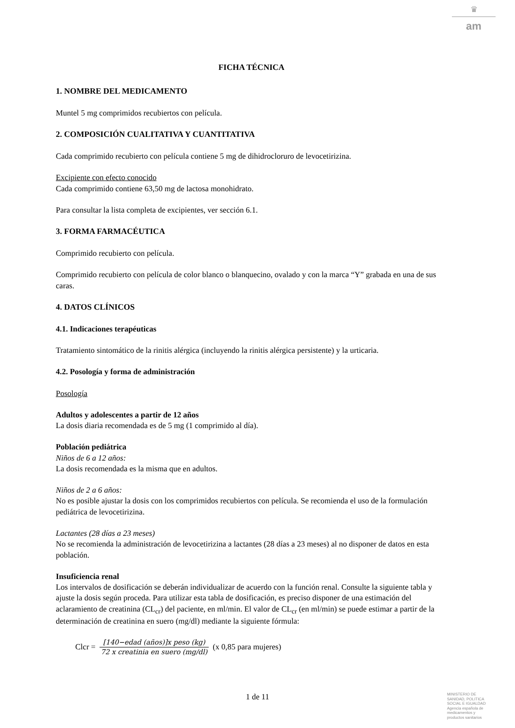♛
am
FICHA TÉCNICA
1. NOMBRE DEL MEDICAMENTO
Muntel 5 mg comprimidos recubiertos con película.
2. COMPOSICIÓN CUALITATIVA Y CUANTITATIVA
Cada comprimido recubierto con película contiene 5 mg de dihidrocloruro de levocetirizina.
Excipiente con efecto conocido
Cada comprimido contiene 63,50 mg de lactosa monohidrato.
Para consultar la lista completa de excipientes, ver sección 6.1.
3. FORMA FARMACÉUTICA
Comprimido recubierto con película.
Comprimido recubierto con película de color blanco o blanquecino, ovalado y con la marca “Y” grabada en una de sus caras.
4. DATOS CLÍNICOS
4.1. Indicaciones terapéuticas
Tratamiento sintomático de la rinitis alérgica (incluyendo la rinitis alérgica persistente) y la urticaria.
4.2. Posología y forma de administración
Posología
Adultos y adolescentes a partir de 12 años
La dosis diaria recomendada es de 5 mg (1 comprimido al día).
Población pediátrica
Niños de 6 a 12 años:
La dosis recomendada es la misma que en adultos.
Niños de 2 a 6 años:
No es posible ajustar la dosis con los comprimidos recubiertos con película. Se recomienda el uso de la formulación pediátrica de levocetirizina.
Lactantes (28 días a 23 meses)
No se recomienda la administración de levocetirizina a lactantes (28 días a 23 meses) al no disponer de datos en esta población.
Insuficiencia renal
Los intervalos de dosificación se deberán individualizar de acuerdo con la función renal. Consulte la siguiente tabla y ajuste la dosis según proceda. Para utilizar esta tabla de dosificación, es preciso disponer de una estimación del aclaramiento de creatinina (CL<sub>cr</sub>) del paciente, en ml/min. El valor de CL<sub>cr</sub> (en ml/min) se puede estimar a partir de la determinación de creatinina en suero (mg/dl) mediante la siguiente fórmula:
Clcr = [140−edad (años)]x peso (kg) 72 x creatinia en suero (mg/dl) (x 0,85 para mujeres)
1 de 11
MINISTERIO DE
SANIDAD, POLITICA
SOCIAL E IGUALDAD
Agencia española de
medicamentos y
productos sanitarios